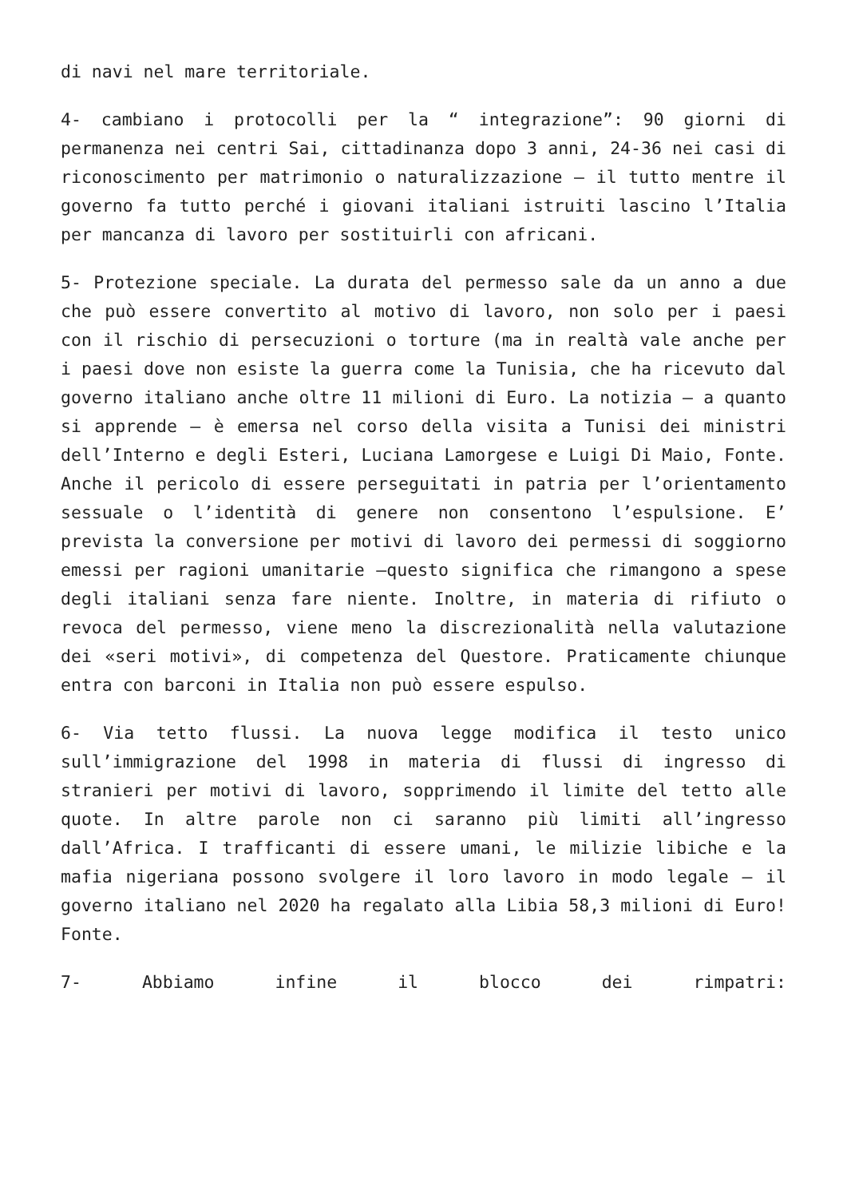di navi nel mare territoriale.
4- cambiano i protocolli per la “ integrazione”: 90 giorni di permanenza nei centri Sai, cittadinanza dopo 3 anni, 24-36 nei casi di riconoscimento per matrimonio o naturalizzazione – il tutto mentre il governo fa tutto perché i giovani italiani istruiti lascino l’Italia per mancanza di lavoro per sostituirli con africani.
5- Protezione speciale. La durata del permesso sale da un anno a due che può essere convertito al motivo di lavoro, non solo per i paesi con il rischio di persecuzioni o torture (ma in realtà vale anche per i paesi dove non esiste la guerra come la Tunisia, che ha ricevuto dal governo italiano anche oltre 11 milioni di Euro. La notizia – a quanto si apprende – è emersa nel corso della visita a Tunisi dei ministri dell’Interno e degli Esteri, Luciana Lamorgese e Luigi Di Maio, Fonte. Anche il pericolo di essere perseguitati in patria per l’orientamento sessuale o l’identità di genere non consentono l’espulsione. E’ prevista la conversione per motivi di lavoro dei permessi di soggiorno emessi per ragioni umanitarie –questo significa che rimangono a spese degli italiani senza fare niente. Inoltre, in materia di rifiuto o revoca del permesso, viene meno la discrezionalità nella valutazione dei «seri motivi», di competenza del Questore. Praticamente chiunque entra con barconi in Italia non può essere espulso.
6- Via tetto flussi. La nuova legge modifica il testo unico sull’immigrazione del 1998 in materia di flussi di ingresso di stranieri per motivi di lavoro, sopprimendo il limite del tetto alle quote. In altre parole non ci saranno più limiti all’ingresso dall’Africa. I trafficanti di essere umani, le milizie libiche e la mafia nigeriana possono svolgere il loro lavoro in modo legale – il governo italiano nel 2020 ha regalato alla Libia 58,3 milioni di Euro! Fonte.
7- Abbiamo infine il blocco dei rimpatri: